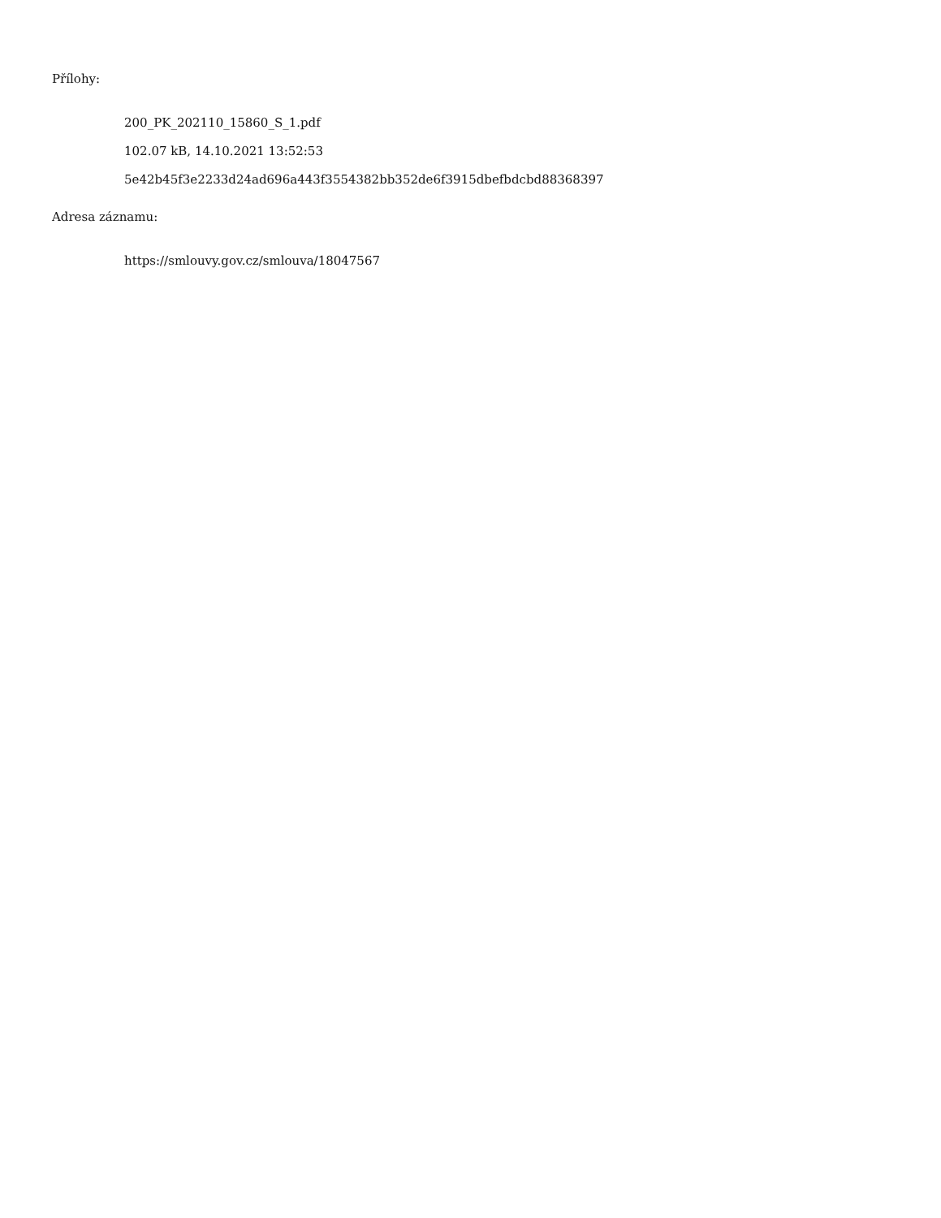Přílohy:
200_PK_202110_15860_S_1.pdf
102.07 kB, 14.10.2021 13:52:53
5e42b45f3e2233d24ad696a443f3554382bb352de6f3915dbefbdcbd88368397
Adresa záznamu:
https://smlouvy.gov.cz/smlouva/18047567